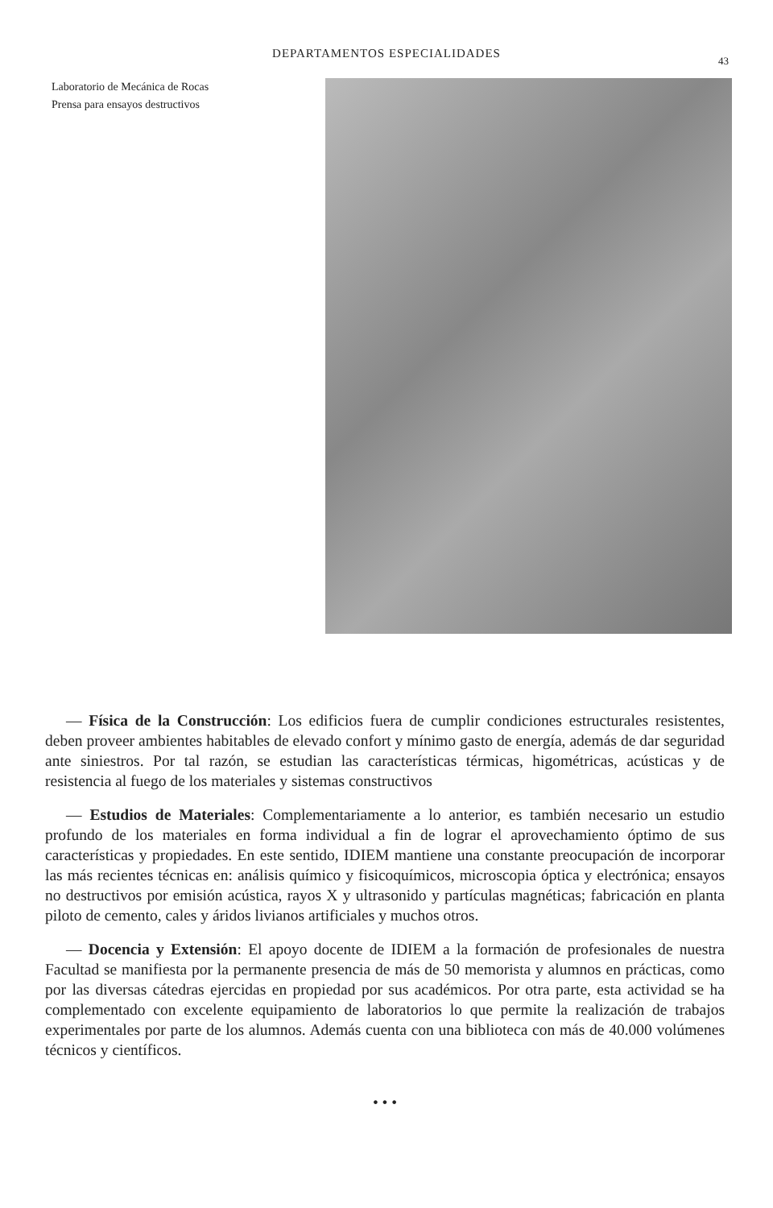DEPARTAMENTOS ESPECIALIDADES
43
Laboratorio de Mecánica de Rocas
Prensa para ensayos destructivos
— Física de la Construcción: Los edificios fuera de cumplir condiciones estructurales resistentes, deben proveer ambientes habitables de elevado confort y mínimo gasto de energía, además de dar seguridad ante siniestros. Por tal razón, se estudian las características térmicas, higométricas, acústicas y de resistencia al fuego de los materiales y sistemas constructivos
— Estudios de Materiales: Complementariamente a lo anterior, es también necesario un estudio profundo de los materiales en forma individual a fin de lograr el aprovechamiento óptimo de sus características y propiedades. En este sentido, IDIEM mantiene una constante preocupación de incorporar las más recientes técnicas en: análisis químico y fisicoquímicos, microscopia óptica y electrónica; ensayos no destructivos por emisión acústica, rayos X y ultrasonido y partículas magnéticas; fabricación en planta piloto de cemento, cales y áridos livianos artificiales y muchos otros.
— Docencia y Extensión: El apoyo docente de IDIEM a la formación de profesionales de nuestra Facultad se manifiesta por la permanente presencia de más de 50 memorista y alumnos en prácticas, como por las diversas cátedras ejercidas en propiedad por sus académicos. Por otra parte, esta actividad se ha complementado con excelente equipamiento de laboratorios lo que permite la realización de trabajos experimentales por parte de los alumnos. Además cuenta con una biblioteca con más de 40.000 volúmenes técnicos y científicos.
• • •